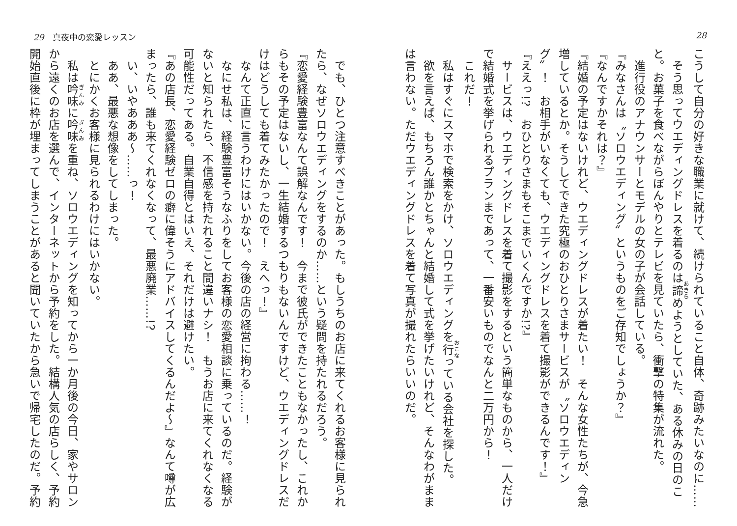29　真夜中の恋愛レッスン 28
こうして自分の好きな職業に就けて、続けられていること自体、奇跡みたいなのに……
　そう思ってウエディングドレスを着るのは諦めようとしていた、ある休みの日のこと。お菓子を食べながらぼんやりとテレビを見ていたら、衝撃の特集が流れた。
　進行役のアナウンサーとモデルの女の子が会話している。
『みなさんは〝ソロウエディング〟というものをご存知でしょうか？』
『なんですかそれは？』
『結婚の予定はないけれど、ウエディングドレスが着たい！　そんな女性たちが、今急増しているとか。そうしてできた究極のおひとりさまサービスが〝ソロウエディング〟！　お相手がいなくても、ウエディングドレスを着て撮影ができるんです！』
『ええっ!?　おひとりさまもそこまでいくんですか!?』
　サービスは、ウエディングドレスを着て撮影をするという簡単なものから、一人だけで結婚式を挙げられるプランまであって、一番安いものでなんと二万円から！
　これだ！
　私はすぐにスマホで検索をかけ、ソロウエディングを行っている会社を探した。
　欲を言えば、もちろん誰かとちゃんと結婚して式を挙げたいけれど、そんなわがままは言わない。ただウエディングドレスを着て写真が撮れたらいいのだ。
　でも、ひとつ注意すべきことがあった。もしうちのお店に来てくれるお客様に見られたら、なぜソロウエディングをするのか……という疑問を持たれるだろう。
『恋愛経験豊富なんて誤解なんです！　今まで彼氏ができたこともなかったし、これからもその予定はないし、一生結婚するつもりもないんですけど、ウエディングドレスだけはどうしても着てみたかったので！　えへっ！』
　なんて正直に言うわけにはいかない。今後の店の経営に拘わる……！
　なにせ私は、経験豊富そうなふりをしてお客様の恋愛相談に乗っているのだ。経験がないと知られたら、不信感を持たれること間違いナシ！　もうお店に来てくれなくなる可能性だってある。自業自得とはいえ、それだけは避けたい。
『あの店長、恋愛経験ゼロの癖に偉そうにアドバイスしてくるんだよ～』なんて噂が広まったら、誰も来てくれなくなって、最悪廃業……!?
　い、いやあああ～……っ！
　ああ、最悪な想像をしてしまった。
　とにかくお客様に見られるわけにはいかない。
　私は吟味に吟味を重ね、ソロウエディングを知ってから一か月後の今日、家やサロンから遠くのお店を選んで、インターネットから予約をした。結構人気の店らしく、予約開始直後に枠が埋まってしまうことがあると聞いていたから急いで帰宅したのだ。予約